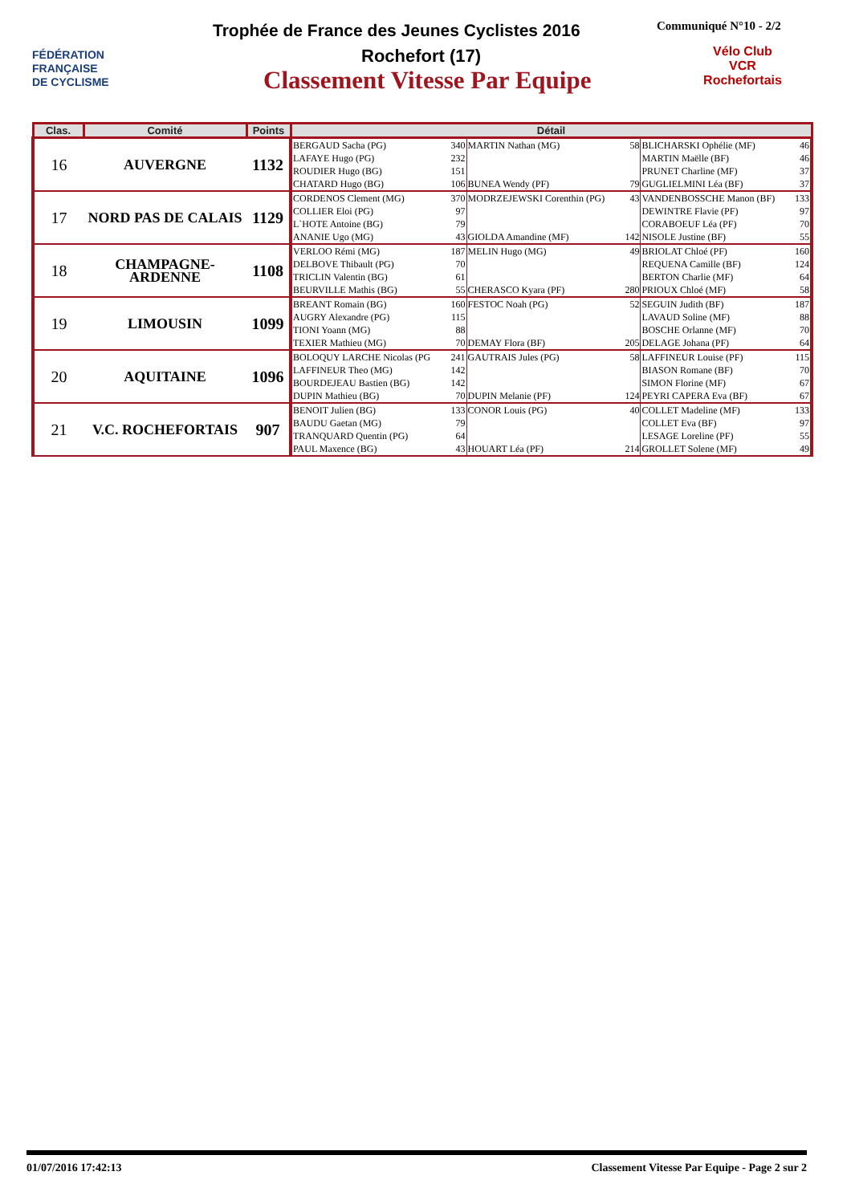FÉDÉRATION
FRANÇAISE
DE CYCLISME
Trophée de France des Jeunes Cyclistes 2016
Communiqué N°10 - 2/2
Rochefort (17)
Classement Vitesse Par Equipe
Vélo Club
VCR
Rochefortais
| Clas. | Comité | Points | Détail | | | | | |
| --- | --- | --- | --- | --- | --- | --- | --- | --- |
| 16 | AUVERGNE | 1132 | BERGAUD Sacha (PG) | 340 | MARTIN Nathan (MG) | 58 | BLICHARSKI Ophélie (MF) | 46 |
| | | | LAFAYE Hugo (PG) | 232 | | | MARTIN Maëlle (BF) | 46 |
| | | | ROUDIER Hugo (BG) | 151 | | | PRUNET Charline (MF) | 37 |
| | | | CHATARD Hugo (BG) | 106 | BUNEA Wendy (PF) | 79 | GUGLIELMINI Léa (BF) | 37 |
| 17 | NORD PAS DE CALAIS | 1129 | CORDENOS Clement (MG) | 370 | MODRZEJEWSKI Corenthin (PG) | 43 | VANDENBOSSCHE Manon (BF) | 133 |
| | | | COLLIER Eloi (PG) | 97 | | | DEWINTRE Flavie (PF) | 97 |
| | | | L`HOTE Antoine (BG) | 79 | | | CORABOEUF Léa (PF) | 70 |
| | | | ANANIE Ugo (MG) | 43 | GIOLDA Amandine (MF) | 142 | NISOLE Justine (BF) | 55 |
| 18 | CHAMPAGNE-ARDENNE | 1108 | VERLOO Rémi (MG) | 187 | MELIN Hugo (MG) | 49 | BRIOLAT Chloé (PF) | 160 |
| | | | DELBOVE Thibault (PG) | 70 | | | REQUENA Camille (BF) | 124 |
| | | | TRICLIN Valentin (BG) | 61 | | | BERTON Charlie (MF) | 64 |
| | | | BEURVILLE Mathis (BG) | 55 | CHERASCO Kyara (PF) | 280 | PRIOUX Chloé (MF) | 58 |
| 19 | LIMOUSIN | 1099 | BREANT Romain (BG) | 160 | FESTOC Noah (PG) | 52 | SEGUIN Judith (BF) | 187 |
| | | | AUGRY Alexandre (PG) | 115 | | | LAVAUD Soline (MF) | 88 |
| | | | TIONI Yoann (MG) | 88 | | | BOSCHE Orlanne (MF) | 70 |
| | | | TEXIER Mathieu (MG) | 70 | DEMAY Flora (BF) | 205 | DELAGE Johana (PF) | 64 |
| 20 | AQUITAINE | 1096 | BOLOQUY LARCHE Nicolas (PG | 241 | GAUTRAIS Jules (PG) | 58 | LAFFINEUR Louise (PF) | 115 |
| | | | LAFFINEUR Theo (MG) | 142 | | | BIASON Romane (BF) | 70 |
| | | | BOURDEJEAU Bastien (BG) | 142 | | | SIMON Florine (MF) | 67 |
| | | | DUPIN Mathieu (BG) | 70 | DUPIN Melanie (PF) | 124 | PEYRI CAPERA Eva (BF) | 67 |
| 21 | V.C. ROCHEFORTAIS | 907 | BENOIT Julien (BG) | 133 | CONOR Louis (PG) | 40 | COLLET Madeline (MF) | 133 |
| | | | BAUDU Gaetan (MG) | 79 | | | COLLET Eva (BF) | 97 |
| | | | TRANQUARD Quentin (PG) | 64 | | | LESAGE Loreline (PF) | 55 |
| | | | PAUL Maxence (BG) | 43 | HOUART Léa (PF) | 214 | GROLLET Solene (MF) | 49 |
01/07/2016 17:42:13 Classement Vitesse Par Equipe - Page 2 sur 2